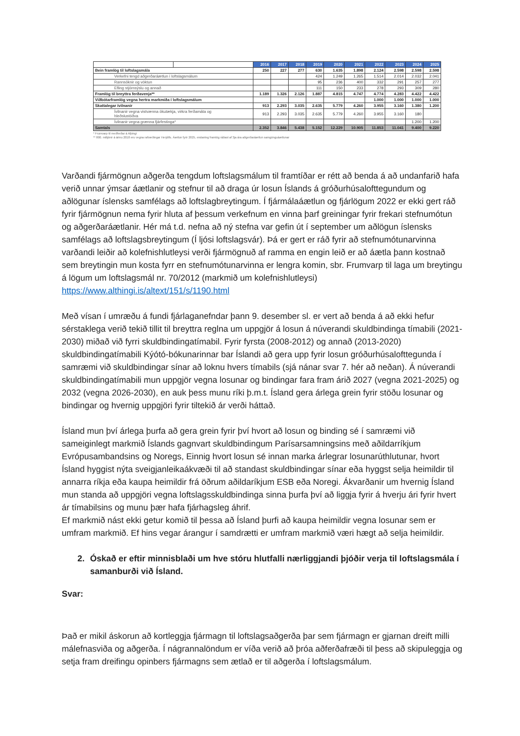| | | 2016 | 2017 | 2018 | 2019 | 2020 | 2021 | 2022 | 2023 | 2024 | 2025 |
| Bein framlög til loftslagsmála | | 250 | 227 | 277 | 630 | 1.635 | 1.898 | 2.124 | 2.598 | 2.598 | 2.598 |
| Verkefni tengd aðgerðaráætlun í loftslagsmálum | | | | | 424 | 1.249 | 1.265 | 1.514 | 2.014 | 2.032 | 2.041 |
| Rannsóknir og vöktun | | | | | 95 | 236 | 400 | 332 | 291 | 257 | 277 |
| Efling stjórnsýslu og annað | | | | | 111 | 150 | 233 | 278 | 293 | 309 | 280 |
| Framlög til breyttra ferðavenja** | | 1.189 | 1.326 | 2.126 | 1.887 | 4.815 | 4.747 | 4.774 | 4.283 | 4.422 | 4.422 |
| Viðbótarframlög vegna hertra markmiða í loftslagsmálum | | | | | | | | 1.000 | 1.000 | 1.000 | 1.000 |
| Skattalegar ívilnanir | | 913 | 2.293 | 3.035 | 2.635 | 5.779 | 4.260 | 3.955 | 3.160 | 1.380 | 1.200 |
| Ívilnanir vegna vistvænna ökutækja, virkra ferðamáta og hleðslustöðva | | 913 | 2.293 | 3.035 | 2.635 | 5.779 | 4.260 | 3.955 | 3.160 | 180 | |
| Ívilnanir vegna grænna fjárfestinga* | | | | | | | | | | 1.200 | 1.200 |
| Samtals | | 2.352 | 3.846 | 5.438 | 5.152 | 12.229 | 10.905 | 11.853 | 11.041 | 9.400 | 9.220 |
* Frumvarp til meðferðar á Alþingi
** 800. milljónir á árinu 2018 eru vegna rafvæðingar Herjólfs. Áætlun fyrir 2025, endanleg framlög ráðast af 3ja ára aðgerðaráætlun samgönguáætlunar
Varðandi fjármögnun aðgerða tengdum loftslagsmálum til framtíðar er rétt að benda á að undanfarið hafa verið unnar ýmsar áætlanir og stefnur til að draga úr losun Íslands á gróðurhúsalofttegundum og aðlögunar íslensks samfélags að loftslagbreytingum. Í fjármálaáætlun og fjárlögum 2022 er ekki gert ráð fyrir fjármögnun nema fyrir hluta af þessum verkefnum en vinna þarf greiningar fyrir frekari stefnumótun og aðgerðaráætlanir. Hér má t.d. nefna að ný stefna var gefin út í september um aðlögun íslensks samfélags að loftslagsbreytingum (Í ljósi loftslagsvár). Þá er gert er ráð fyrir að stefnumótunarvinna varðandi leiðir að kolefnishlutleysi verði fjármögnuð af ramma en engin leið er að áætla þann kostnað sem breytingin mun kosta fyrr en stefnumótunarvinna er lengra komin, sbr. Frumvarp til laga um breytingu á lögum um loftslagsmál nr. 70/2012 (markmið um kolefnishlutleysi) https://www.althingi.is/altext/151/s/1190.html
Með vísan í umræðu á fundi fjárlaganefndar þann 9. desember sl. er vert að benda á að ekki hefur sérstaklega verið tekið tillit til breyttra reglna um uppgjör á losun á núverandi skuldbindinga tímabili (2021-2030) miðað við fyrri skuldbindingatímabil. Fyrir fyrsta (2008-2012) og annað (2013-2020) skuldbindingatímabili Kýótó-bókunarinnar bar Íslandi að gera upp fyrir losun gróðurhúsalofttegunda í samræmi við skuldbindingar sínar að loknu hvers tímabils (sjá nánar svar 7. hér að neðan). Á núverandi skuldbindingatímabili mun uppgjör vegna losunar og bindingar fara fram árið 2027 (vegna 2021-2025) og 2032 (vegna 2026-2030), en auk þess munu ríki þ.m.t. Ísland gera árlega grein fyrir stöðu losunar og bindingar og hvernig uppgjöri fyrir tiltekið ár verði háttað.
Ísland mun því árlega þurfa að gera grein fyrir því hvort að losun og binding sé í samræmi við sameiginlegt markmið Íslands gagnvart skuldbindingum Parísarsamningsins með aðildarríkjum Evrópusambandsins og Noregs, Einnig hvort losun sé innan marka árlegrar losunarúthlutunar, hvort Ísland hyggist nýta sveigjanleikaákvæði til að standast skuldbindingar sínar eða hyggst selja heimildir til annarra ríkja eða kaupa heimildir frá öðrum aðildaríkjum ESB eða Noregi. Ákvarðanir um hvernig Ísland mun standa að uppgjöri vegna loftslagsskuldbindinga sinna þurfa því að liggja fyrir á hverju ári fyrir hvert ár tímabilsins og munu þær hafa fjárhagsleg áhrif.
Ef markmið nást ekki getur komið til þessa að Ísland þurfi að kaupa heimildir vegna losunar sem er umfram markmið. Ef hins vegar árangur í samdrætti er umfram markmið væri hægt að selja heimildir.
2. Óskað er eftir minnisblaði um hve stóru hlutfalli nærliggjandi þjóðir verja til loftslagsmála í samanburði við Ísland.
Svar:
Það er mikil áskorun að kortleggja fjármagn til loftslagsaðgerða þar sem fjármagn er gjarnan dreift milli málefnasviða og aðgerða. Í nágrannalöndum er víða verið að þróa aðferðafræði til þess að skipuleggja og setja fram dreifingu opinbers fjármagns sem ætlað er til aðgerða í loftslagsmálum.